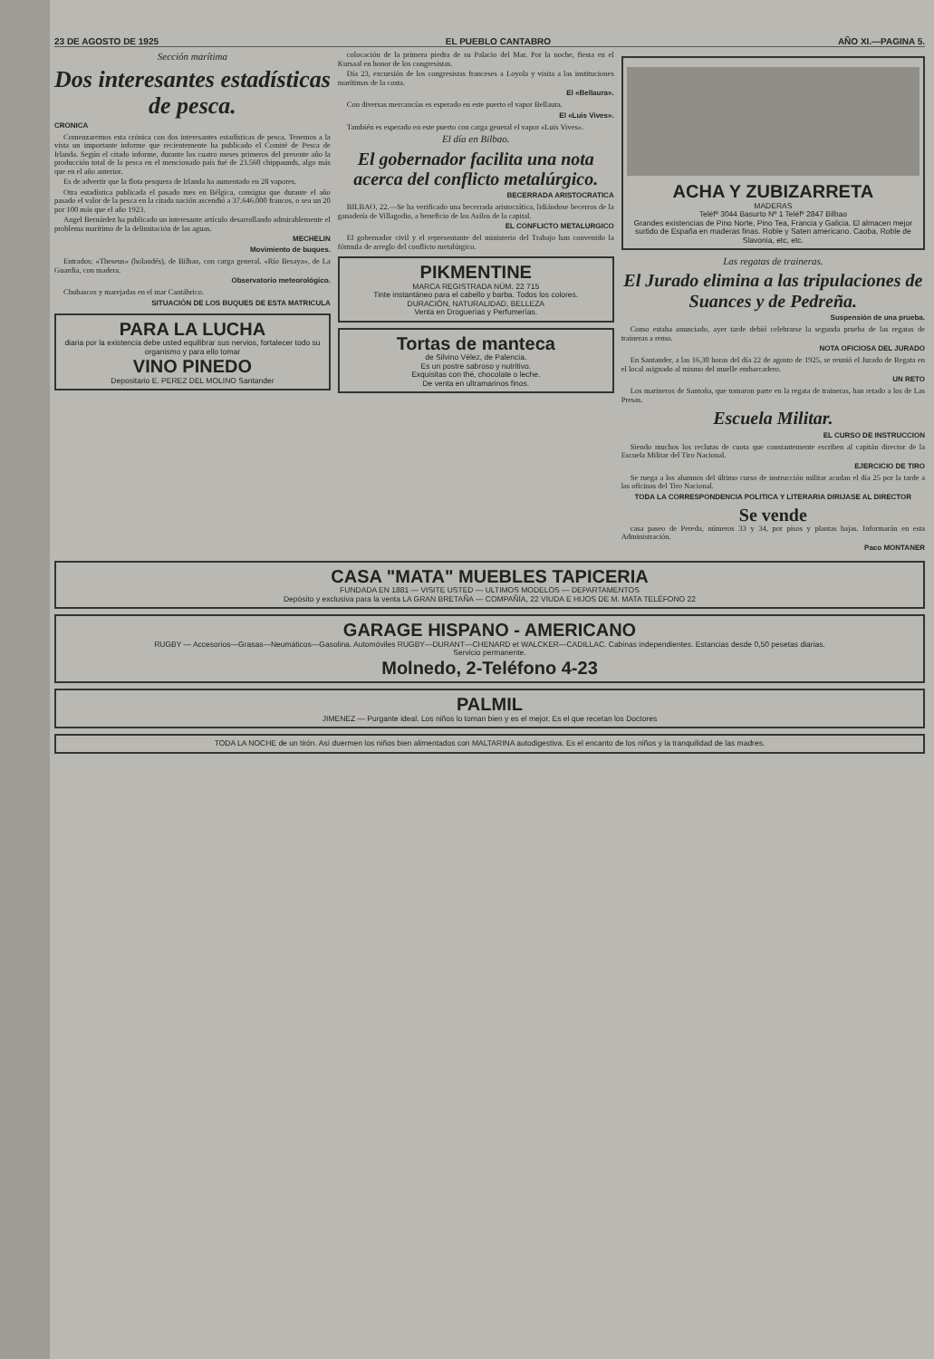23 DE AGOSTO DE 1925 EL PUEBLO CANTABRO AÑO XI.—PAGINA 5.
Sección marítima
Dos interesantes estadísticas de pesca.
CRONICA
Comenzaremos esta crónica con dos interesantes estadísticas de pesca. Tenemos a la vista un importante informe que recientemente ha publicado el Comité de Pesca de Irlanda. Según el citado informe, durante los cuatro meses primeros del presente año la producción total de la pesca en el mencionado país fué de 23.560 chippaunds, algo más que en el año anterior.
Es de advertir que la flota pesquera de Irlanda ha aumentado en 28 vapores.
Otra estadística publicada el pasado mes en Bélgica, consigna que durante el año pasado el valor de la pesca en la citada nación ascendió a 37.646.000 francos, o sea un 20 por 100 más que el año 1923.
Angel Bernárdez ha publicado un interesante artículo desarrollando admirablemente el problema marítimo de la delimitación de las aguas.
MECHELIN
Movimiento de buques.
Entrados: «Theseus» (holandés), de Bilbao, con carga general. «Río Besaya», de La Guardia, con madera.
Observatorio meteorológico.
Chubascos y marejadas en el mar Cantábrico.
SITUACIÓN DE LOS BUQUES DE ESTA MATRICULA
PARA LA LUCHA
diaria por la existencia debe usted equilibrar sus nervios, fortalecer todo su organismo y para ello tomar
VINO PINEDO
Depositario E. PEREZ DEL MOLINO Santander
colocación de la primera piedra de su Palacio del Mar. Por la noche, fiesta en el Kursaal en honor de los congresistas.
Día 23, excursión de los congresistas franceses a Loyola y visita a las instituciones marítimas de la costa.
El «Bellaura».
Con diversas mercancías es esperado en este puerto el vapor Bellaura.
El «Luis Vives».
También es esperado en este puerto con carga general el vapor «Luis Vives».
El día en Bilbao.
El gobernador facilita una nota acerca del conflicto metalúrgico.
BECERRADA ARISTOCRATICA
BILBAO, 22.—Se ha verificado una becerrada aristocrática, lidiándose becerros de la ganadería de Villagodio, a beneficio de los Asilos de la capital.
EL CONFLICTO METALURGICO
El gobernador civil y el representante del ministerio del Trabajo han convenido la fórmula de arreglo del conflicto metalúrgico.
PIKMENTINE
MARCA REGISTRADA NÚM. 22 715
Tinte instantáneo para el cabello y barba. Todos los colores.
DURACIÓN, NATURALIDAD, BELLEZA
Venta en Droguerías y Perfumerías.
Tortas de manteca
de Silvino Vélez, de Palencia.
Es un postre sabroso y nutritivo.
Exquisitas con thé, chocolate o leche.
De venta en ultramarinos finos.
ACHA Y ZUBIZARRETA
MADERAS
Teléfº 3044 Basurto Nº 1 Teléfº 2847 Bilbao
Grandes existencias de Pino Norte, Pino Tea, Francia y Galicia. El almacen mejor surtido de España en maderas finas. Roble y Saten americano. Caoba, Roble de Slavonia, etc, etc.
Las regatas de traineras.
El Jurado elimina a las tripulaciones de Suances y de Pedreña.
Suspensión de una prueba.
Como estaba anunciado, ayer tarde debió celebrarse la segunda prueba de las regatas de traineras a remo.
NOTA OFICIOSA DEL JURADO
En Santander, a las 16,30 horas del día 22 de agosto de 1925, se reunió el Jurado de Regata en el local asignado al mismo del muelle embarcadero.
UN RETO
Los marineros de Santoña, que tomaron parte en la regata de traineras, han retado a los de Las Presas.
Escuela Militar.
EL CURSO DE INSTRUCCION
Siendo muchos los reclutas de cuota que constantemente escriben al capitán director de la Escuela Militar del Tiro Nacional.
EJERCICIO DE TIRO
Se ruega a los alumnos del último curso de instrucción militar acudan el día 25 por la tarde a las oficinas del Tiro Nacional.
TODA LA CORRESPONDENCIA POLITICA Y LITERARIA DIRIJASE AL DIRECTOR
Se vende
casa paseo de Pereda, números 33 y 34, por pisos y plantas bajas. Informarán en esta Administración.
Paco MONTANER
CASA "MATA" MUEBLES TAPICERIA
FUNDADA EN 1881 — VISITE USTED — ULTIMOS MODELOS — DEPARTAMENTOS
Depósito y exclusiva para la venta LA GRAN BRETAÑA — COMPAÑÍA, 22 VIUDA E HIJOS DE M. MATA TELÉFONO 22
GARAGE HISPANO - AMERICANO
RUGBY — Accesorios—Grasas—Neumáticos—Gasolina. Automóviles RUGBY—DURANT—CHENARD et WALCKER—CADILLAC. Cabinas independientes. Estancias desde 0,50 pesetas diarias.
Servicio permanente.
Molnedo, 2-Teléfono 4-23
PALMIL
JIMENEZ — Purgante ideal. Los niños lo toman bien y es el mejor. Es el que recetan los Doctores
TODA LA NOCHE de un tirón. Así duermen los niños bien alimentados con MALTARINA autodigestiva. Es el encanto de los niños y la tranquilidad de las madres.